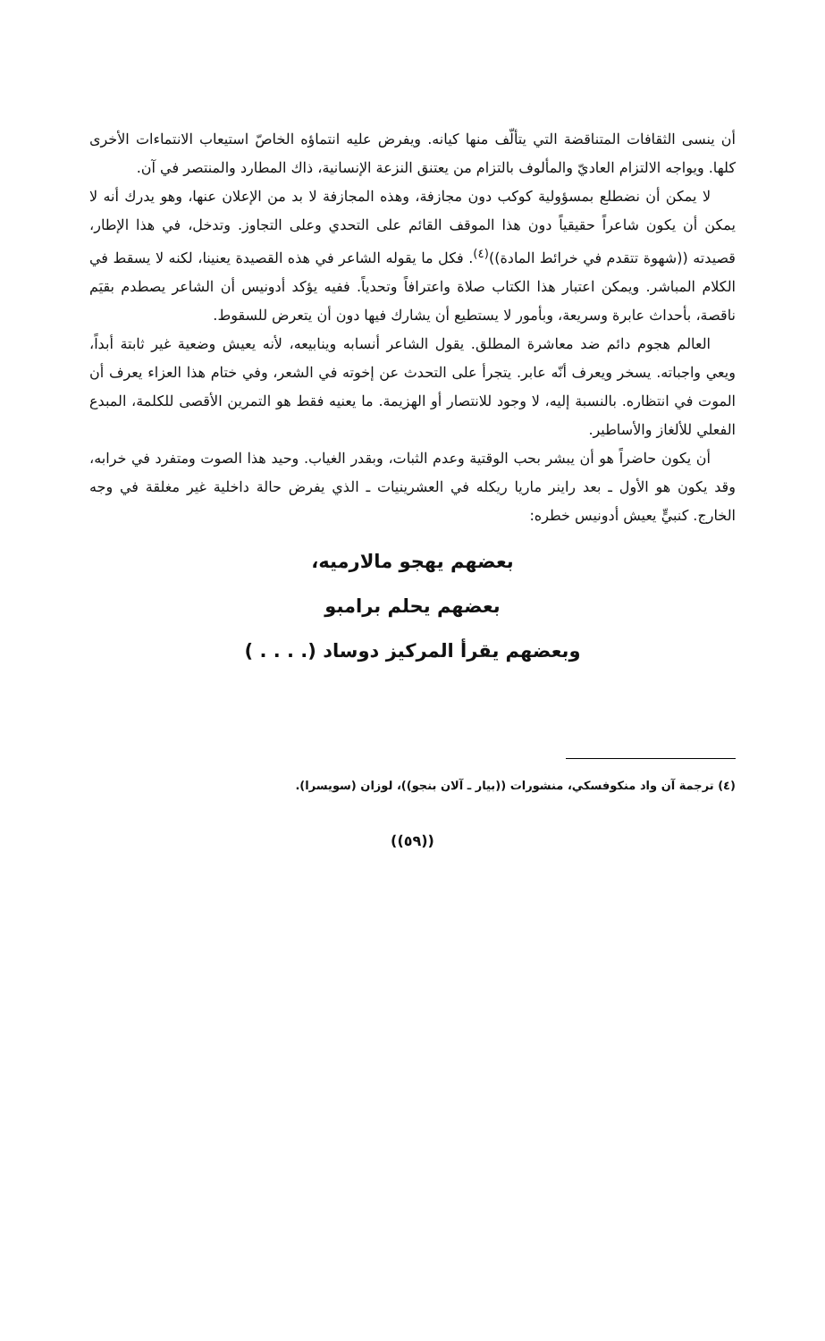أن ينسى الثقافات المتناقضة التي يتألّف منها كيانه. ويفرض عليه انتماؤه الخاصّ استيعاب الانتماءات الأخرى كلها. ويواجه الالتزام العاديّ والمألوف بالتزام من يعتنق النزعة الإنسانية، ذاك المطارد والمنتصر في آن.
لا يمكن أن نضطلع بمسؤولية كوكب دون مجازفة، وهذه المجازفة لا بد من الإعلان عنها، وهو يدرك أنه لا يمكن أن يكون شاعراً حقيقياً دون هذا الموقف القائم على التحدي وعلى التجاوز. وتدخل، في هذا الإطار، قصيدته ((شهوة تتقدم في خرائط المادة))<sup>(٤)</sup>. فكل ما يقوله الشاعر في هذه القصيدة يعنينا، لكنه لا يسقط في الكلام المباشر. ويمكن اعتبار هذا الكتاب صلاة واعترافاً وتحدياً. ففيه يؤكد أدونيس أن الشاعر يصطدم بقيَم ناقصة، بأحداث عابرة وسريعة، وبأمور لا يستطيع أن يشارك فيها دون أن يتعرض للسقوط.
العالم هجوم دائم ضد معاشرة المطلق. يقول الشاعر أنسابه وينابيعه، لأنه يعيش وضعية غير ثابتة أبداً، ويعي واجباته. يسخر ويعرف أنّه عابر. يتجرأ على التحدث عن إخوته في الشعر، وفي ختام هذا العزاء يعرف أن الموت في انتظاره. بالنسبة إليه، لا وجود للانتصار أو الهزيمة. ما يعنيه فقط هو التمرين الأقصى للكلمة، المبدع الفعلي للألغاز والأساطير.
أن يكون حاضراً هو أن يبشر بحب الوقتية وعدم الثبات، وبقدر الغياب. وحيد هذا الصوت ومتفرد في خرابه، وقد يكون هو الأول ـ بعد راينر ماريا ريكله في العشرينيات ـ الذي يفرض حالة داخلية غير مغلقة في وجه الخارج. كنبيٍّ يعيش أدونيس خطره:
بعضهم يهجو مالارميه،
بعضهم يحلم برامبو
وبعضهم يقرأ المركيز دوساد (. . . . )
(٤) ترجمة آن واد منكوفسكي، منشورات ((بيار ـ آلان بنجو))، لوزان (سويسرا).
((٥٩))